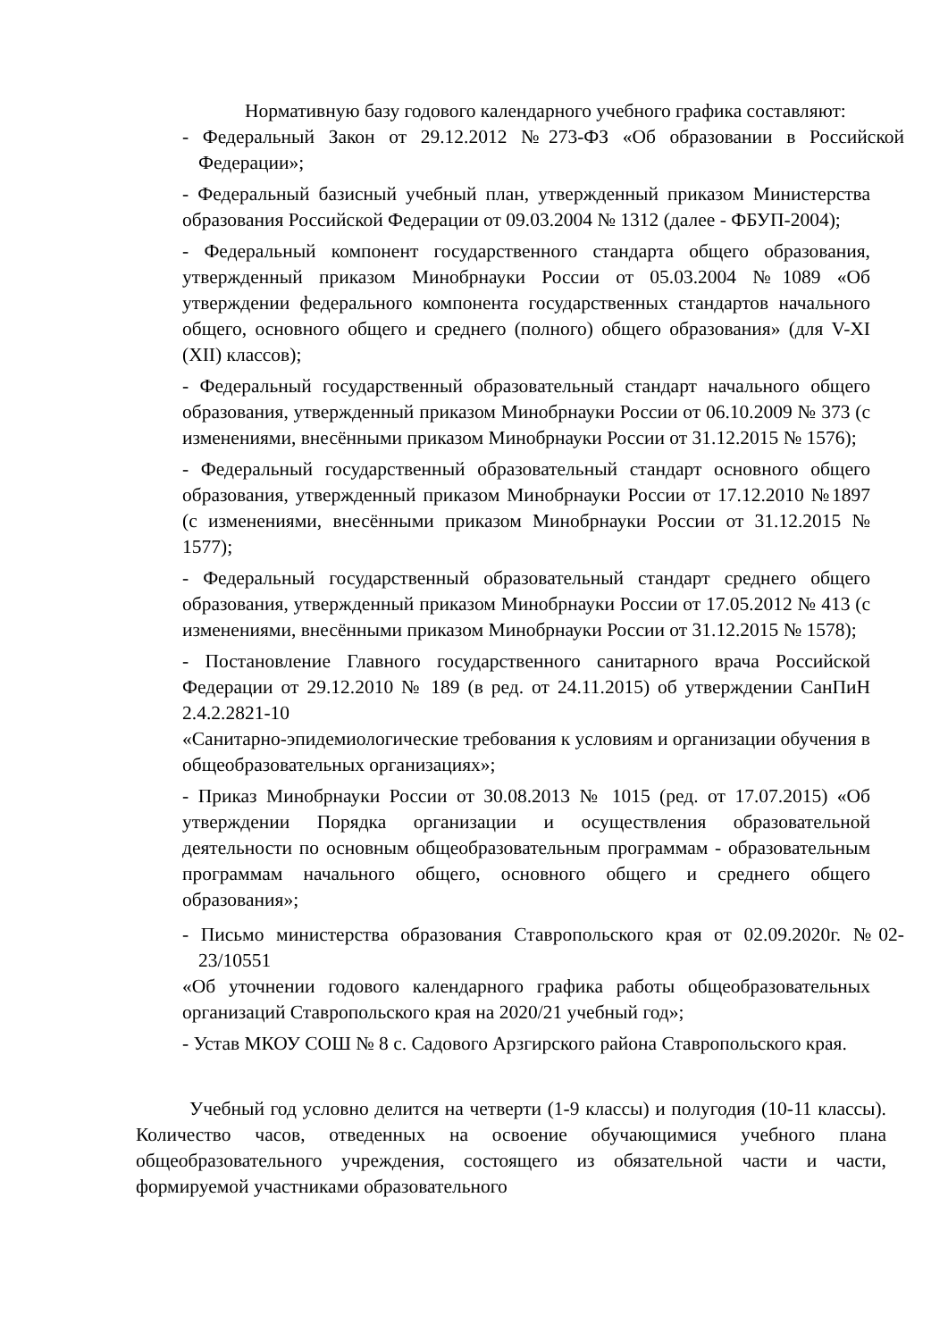Нормативную базу годового календарного учебного графика составляют:
- Федеральный Закон от 29.12.2012 №273-ФЗ «Об образовании в Российской Федерации»;
- Федеральный базисный учебный план, утвержденный приказом Министерства образования Российской Федерации от 09.03.2004 № 1312 (далее - ФБУП-2004);
- Федеральный компонент государственного стандарта общего образования, утвержденный приказом Минобрнауки России от 05.03.2004 №1089 «Об утверждении федерального компонента государственных стандартов начального общего, основного общего и среднего (полного) общего образования» (для V-XI (XII) классов);
- Федеральный государственный образовательный стандарт начального общего образования, утвержденный приказом Минобрнауки России от 06.10.2009 № 373 (с изменениями, внесёнными приказом Минобрнауки России от 31.12.2015 № 1576);
- Федеральный государственный образовательный стандарт основного общего образования, утвержденный приказом Минобрнауки России от 17.12.2010 №1897 (с изменениями, внесёнными приказом Минобрнауки России от 31.12.2015 № 1577);
- Федеральный государственный образовательный стандарт среднего общего образования, утвержденный приказом Минобрнауки России от 17.05.2012 № 413 (с изменениями, внесёнными приказом Минобрнауки России от 31.12.2015 № 1578);
- Постановление Главного государственного санитарного врача Российской Федерации от 29.12.2010 № 189 (в ред. от 24.11.2015) об утверждении СанПиН 2.4.2.2821-10
«Санитарно-эпидемиологические требования к условиям и организации обучения в общеобразовательных организациях»;
- Приказ Минобрнауки России от 30.08.2013 № 1015 (ред. от 17.07.2015) «Об утверждении Порядка организации и осуществления образовательной деятельности по основным общеобразовательным программам - образовательным программам начального общего, основного общего и среднего общего образования»;
- Письмо министерства образования Ставропольского края от 02.09.2020г. №02-23/10551
«Об уточнении годового календарного графика работы общеобразовательных организаций Ставропольского края на 2020/21 учебный год»;
- Устав МКОУ СОШ № 8 с. Садового Арзгирского района Ставропольского края.
Учебный год условно делится на четверти (1-9 классы) и полугодия (10-11 классы). Количество часов, отведенных на освоение обучающимися учебного плана общеобразовательного учреждения, состоящего из обязательной части и части, формируемой участниками образовательного